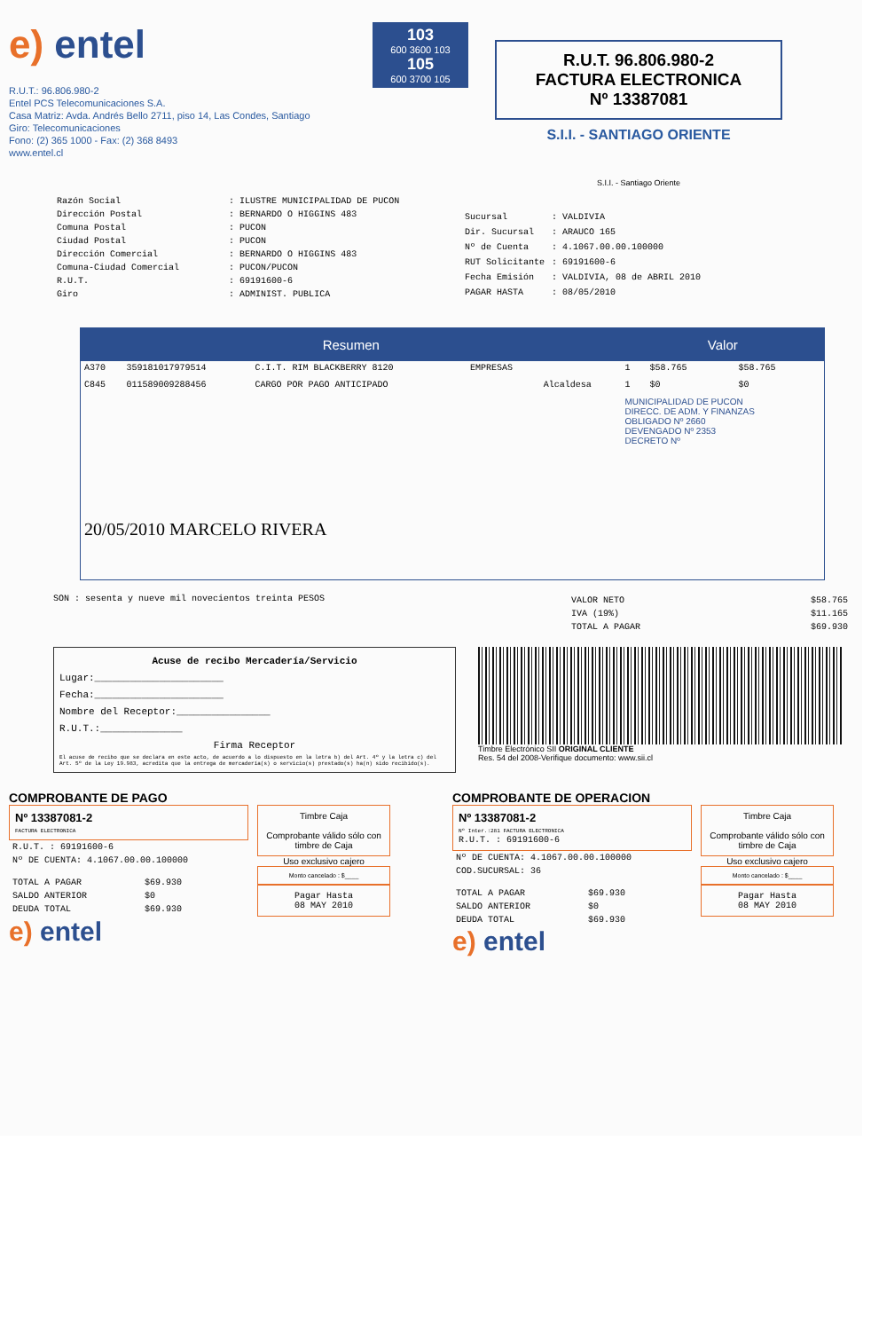e) entel
R.U.T.: 96.806.980-2
Entel PCS Telecomunicaciones S.A.
Casa Matriz: Avda. Andrés Bello 2711, piso 14, Las Condes, Santiago
Giro: Telecomunicaciones
Fono: (2) 365 1000 - Fax: (2) 368 8493
www.entel.cl
103
600 3600 103
105
600 3700 105
R.U.T. 96.806.980-2
FACTURA ELECTRONICA
Nº 13387081
S.I.I. - SANTIAGO ORIENTE
S.I.I. - Santiago Oriente
| Razón Social | : ILUSTRE MUNICIPALIDAD DE PUCON |
| Dirección Postal | : BERNARDO O HIGGINS 483 |
| Comuna Postal | : PUCON |
| Ciudad Postal | : PUCON |
| Dirección Comercial | : BERNARDO O HIGGINS 483 |
| Comuna-Ciudad Comercial | : PUCON/PUCON |
| R.U.T. | : 69191600-6 |
| Giro | : ADMINIST. PUBLICA |
| Sucursal | : VALDIVIA |
| Dir. Sucursal | : ARAUCO 165 |
| Nº de Cuenta | : 4.1067.00.00.100000 |
| RUT Solicitante | : 69191600-6 |
| Fecha Emisión | : VALDIVIA, 08 de ABRIL 2010 |
| PAGAR HASTA | : 08/05/2010 |
| Resumen | | | | | Valor | | |
| --- | --- | --- | --- | --- | --- | --- | --- |
| A370 | 359181017979514 | C.I.T. RIM BLACKBERRY 8120 | EMPRESAS | | 1 | $58.765 | $58.765 |
| C845 | 011589009288456 | CARGO POR PAGO ANTICIPADO | | Alcaldesa | 1 | $0 | $0 |
| 20/05/2010 MARCELO RIVERA | | | | | MUNICIPALIDAD DE PUCON DIRECC. DE ADM. Y FINANZAS OBLIGADO Nº 2660 DEVENGADO Nº 2353 DECRETO Nº | | |
SON : sesenta y nueve mil novecientos treinta PESOS
| VALOR NETO | $58.765 |
| IVA (19%) | $11.165 |
| TOTAL A PAGAR | $69.930 |
Acuse de recibo Mercadería/Servicio
Lugar:______________________
Fecha:______________________
Nombre del Receptor:________________
R.U.T.:______________
Firma Receptor
El acuse de recibo que se declara en este acto, de acuerdo a lo dispuesto en la letra b) del Art. 4º y la letra c) del Art. 5º de la Ley 19.983, acredita que la entrega de mercadería(s) o servicio(s) prestado(s) ha(n) sido recibido(s).
Timbre Electrónico SII ORIGINAL CLIENTE
Res. 54 del 2008-Verifique documento: www.sii.cl
COMPROBANTE DE PAGO
Nº 13387081-2
FACTURA ELECTRONICA
| R.U.T. : 69191600-6 |
| Nº DE CUENTA: 4.1067.00.00.100000 |
| TOTAL A PAGAR | $69.930 |
| SALDO ANTERIOR | $0 |
| DEUDA TOTAL | $69.930 |
Timbre Caja
Comprobante válido sólo con timbre de Caja
Uso exclusivo cajero
Monto cancelado : $____
Pagar Hasta
08 MAY 2010
e) entel
COMPROBANTE DE OPERACION
Nº 13387081-2
Nº Inter.:281 FACTURA ELECTRONICA
R.U.T. : 69191600-6
| Nº DE CUENTA: 4.1067.00.00.100000 |
| COD.SUCURSAL: 36 |
| TOTAL A PAGAR | $69.930 |
| SALDO ANTERIOR | $0 |
| DEUDA TOTAL | $69.930 |
Timbre Caja
Comprobante válido sólo con timbre de Caja
Uso exclusivo cajero
Monto cancelado : $____
Pagar Hasta
08 MAY 2010
e) entel